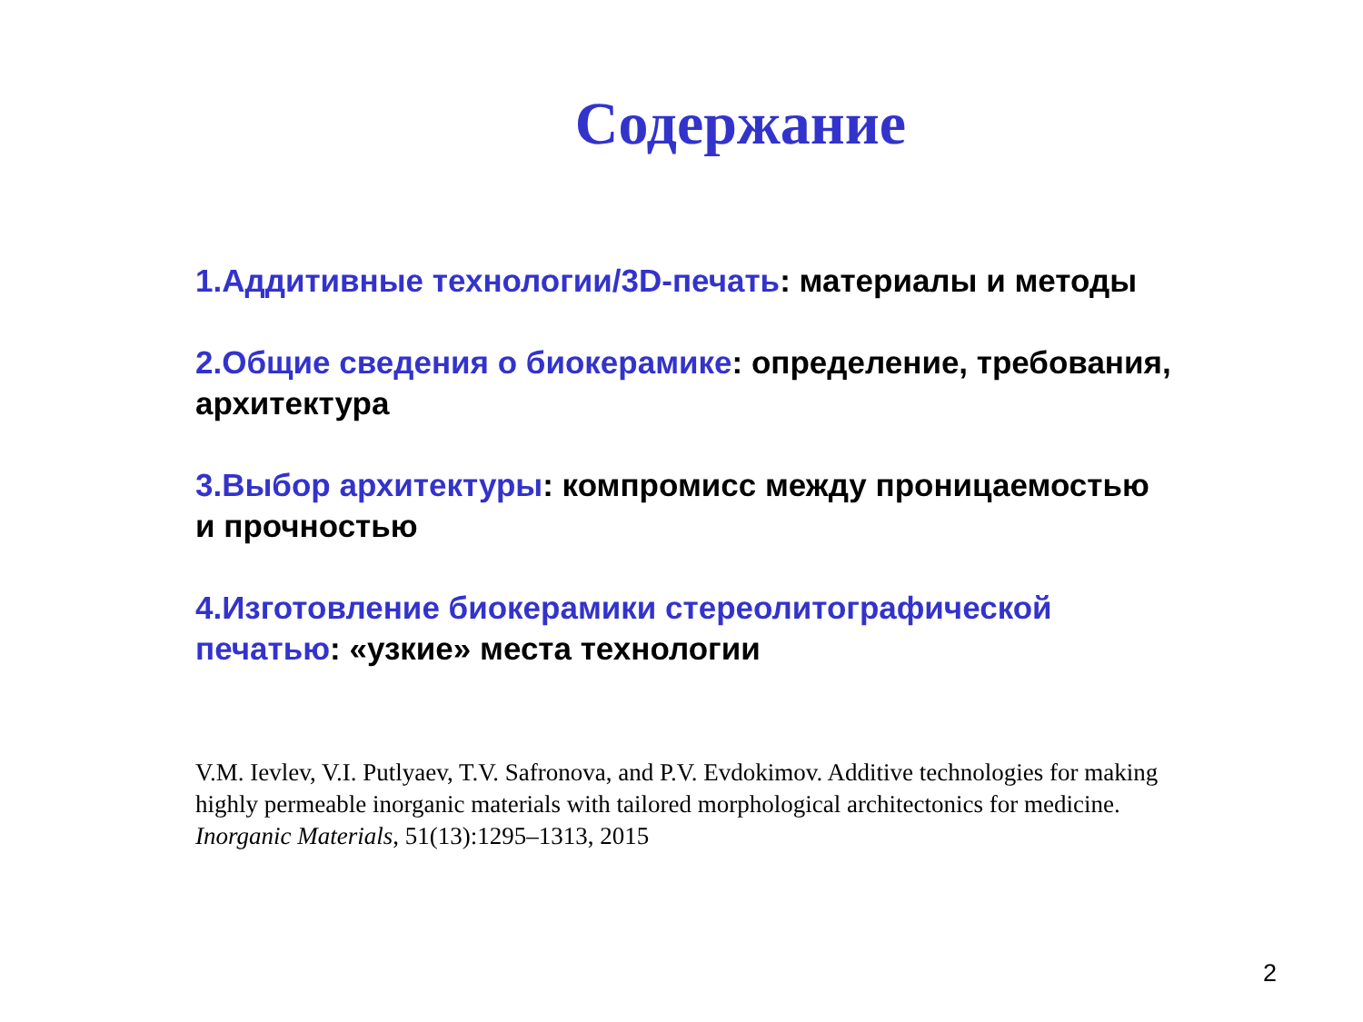Содержание
1.Аддитивные технологии/3D-печать: материалы и методы
2.Общие сведения о биокерамике: определение, требования, архитектура
3.Выбор архитектуры: компромисс между проницаемостью и прочностью
4.Изготовление биокерамики стереолитографической печатью: «узкие» места технологии
V.M. Ievlev, V.I. Putlyaev, T.V. Safronova, and P.V. Evdokimov. Additive technologies for making highly permeable inorganic materials with tailored morphological architectonics for medicine. Inorganic Materials, 51(13):1295–1313, 2015
2